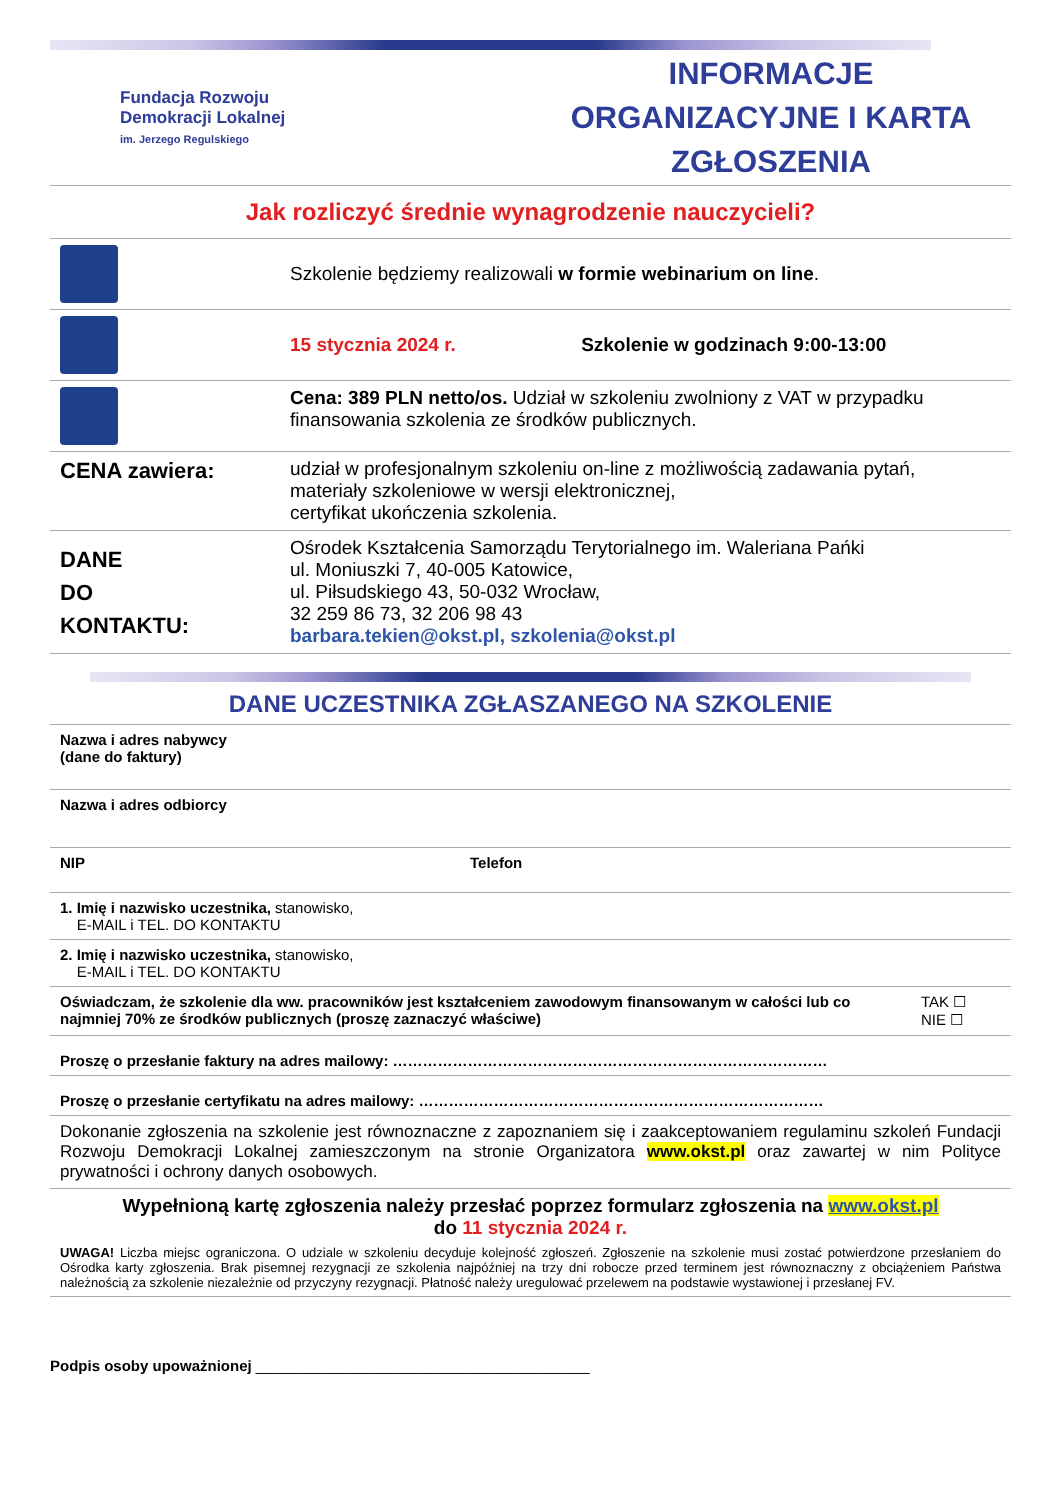Fundacja Rozwoju
Demokracji Lokalnej
im. Jerzego Regulskiego
INFORMACJE ORGANIZACYJNE I KARTA ZGŁOSZENIA
Jak rozliczyć średnie wynagrodzenie nauczycieli?
| | Szkolenie będziemy realizowali w formie webinarium on line . |
| | 15 stycznia 2024 r. Szkolenie w godzinach 9:00-13:00 |
| | Cena: 389 PLN netto/os. Udział w szkoleniu zwolniony z VAT w przypadku finansowania szkolenia ze środków publicznych. |
| CENA zawiera: | udział w profesjonalnym szkoleniu on-line z możliwością zadawania pytań, materiały szkoleniowe w wersji elektronicznej, certyfikat ukończenia szkolenia. |
| DANE DO KONTAKTU: | Ośrodek Kształcenia Samorządu Terytorialnego im. Waleriana Pańki ul. Moniuszki 7, 40-005 Katowice, ul. Piłsudskiego 43, 50-032 Wrocław, 32 259 86 73, 32 206 98 43 barbara.tekien@okst.pl, szkolenia@okst.pl |
DANE UCZESTNIKA ZGŁASZANEGO NA SZKOLENIE
| Nazwa i adres nabywcy (dane do faktury) | | |
| Nazwa i adres odbiorcy | | |
| NIP | Telefon | |
| 1. Imię i nazwisko uczestnika, stanowisko, E-MAIL i TEL. DO KONTAKTU | | |
| 2. Imię i nazwisko uczestnika, stanowisko, E-MAIL i TEL. DO KONTAKTU | | |
| Oświadczam, że szkolenie dla ww. pracowników jest kształceniem zawodowym finansowanym w całości lub co najmniej 70% ze środków publicznych (proszę zaznaczyć właściwe) | | TAK ☐ NIE ☐ |
| Proszę o przesłanie faktury na adres mailowy: …………………………………………………………………………… | | |
| Proszę o przesłanie certyfikatu na adres mailowy: ……………………………………………………………………… | | |
| Dokonanie zgłoszenia na szkolenie jest równoznaczne z zapoznaniem się i zaakceptowaniem regulaminu szkoleń Fundacji Rozwoju Demokracji Lokalnej zamieszczonym na stronie Organizatora www.okst.pl oraz zawartej w nim Polityce prywatności i ochrony danych osobowych. | | |
| Wypełnioną kartę zgłoszenia należy przesłać poprzez formularz zgłoszenia na www.okst.pl do 11 stycznia 2024 r. UWAGA! Liczba miejsc ograniczona. O udziale w szkoleniu decyduje kolejność zgłoszeń. Zgłoszenie na szkolenie musi zostać potwierdzone przesłaniem do Ośrodka karty zgłoszenia. Brak pisemnej rezygnacji ze szkolenia najpóźniej na trzy dni robocze przed terminem jest równoznaczny z obciążeniem Państwa należnością za szkolenie niezależnie od przyczyny rezygnacji. Płatność należy uregulować przelewem na podstawie wystawionej i przesłanej FV. | | |
Podpis osoby upoważnionej ________________________________________